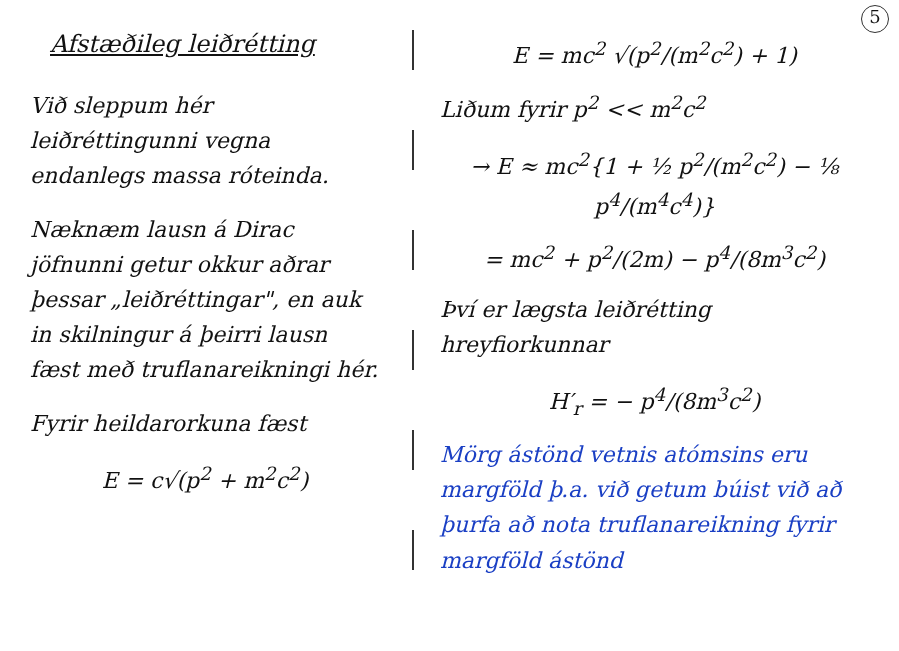5
Afstæðileg leiðrétting
Við sleppum hér leiðréttingunni vegna endanlegs massa róteinda.
Næknæm lausn á Dirac jöfnunni getur okkur aðrar þessar „leiðréttingar", en auk in skilningur á þeirri lausn fæst með truflanareikningi hér.
Fyrir heildarorkuna fæst
E = c√(p<sup>2</sup> + m<sup>2</sup>c<sup>2</sup>)
E = mc<sup>2</sup> √(p<sup>2</sup>/(m<sup>2</sup>c<sup>2</sup>) + 1)
Liðum fyrir p<sup>2</sup> << m<sup>2</sup>c<sup>2</sup>
→ E ≈ mc<sup>2</sup>{1 + ½ p<sup>2</sup>/(m<sup>2</sup>c<sup>2</sup>) − ⅛ p<sup>4</sup>/(m<sup>4</sup>c<sup>4</sup>)}
= mc<sup>2</sup> + p<sup>2</sup>/(2m) − p<sup>4</sup>/(8m<sup>3</sup>c<sup>2</sup>)
Því er lægsta leiðrétting hreyfiorkunnar
H′<sub>r</sub> = − p<sup>4</sup>/(8m<sup>3</sup>c<sup>2</sup>)
Mörg ástönd vetnis atómsins eru margföld þ.a. við getum búist við að þurfa að nota truflana­reikning fyrir margföld ástönd